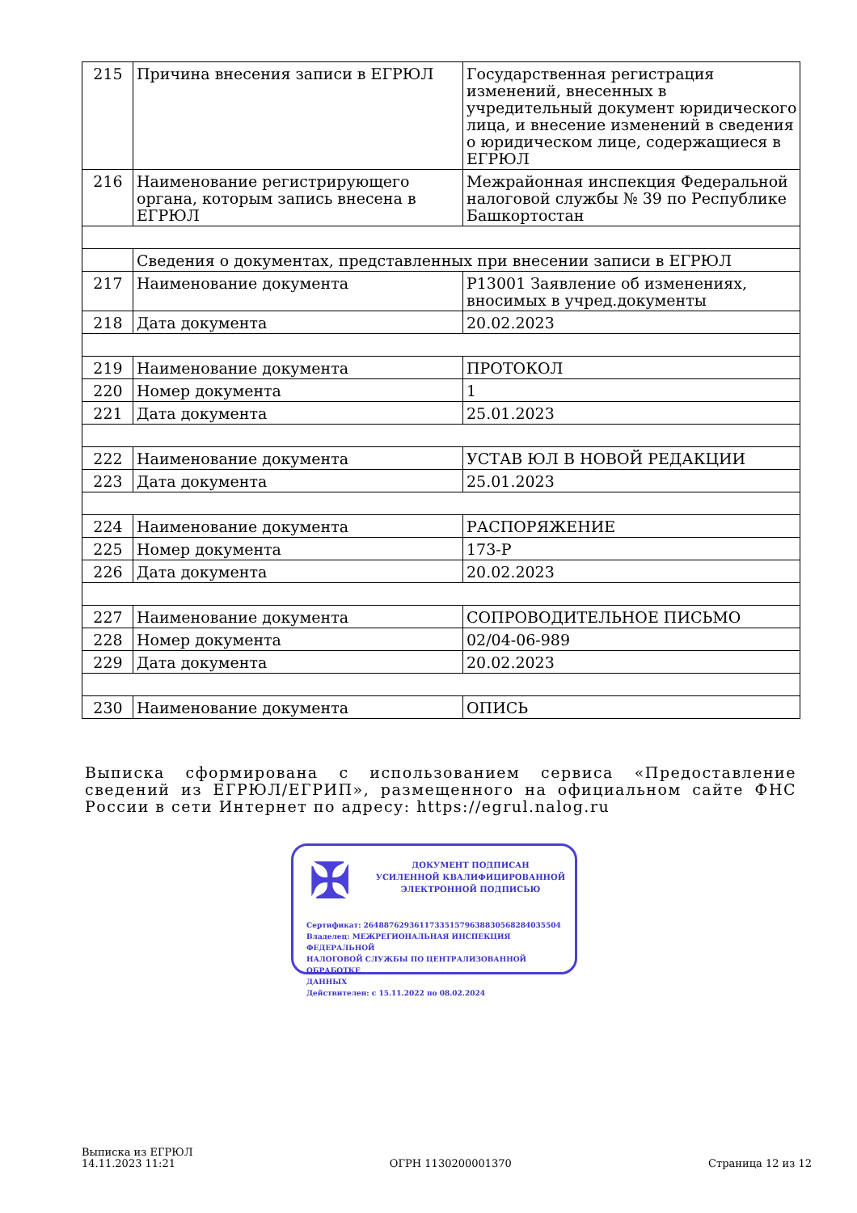| 215 | Причина внесения записи в ЕГРЮЛ | Государственная регистрация изменений, внесенных в учредительный документ юридического лица, и внесение изменений в сведения о юридическом лице, содержащиеся в ЕГРЮЛ |
| 216 | Наименование регистрирующего органа, которым запись внесена в ЕГРЮЛ | Межрайонная инспекция Федеральной налоговой службы № 39 по Республике Башкортостан |
| | Сведения о документах, представленных при внесении записи в ЕГРЮЛ | |
| 217 | Наименование документа | Р13001 Заявление об изменениях, вносимых в учред.документы |
| 218 | Дата документа | 20.02.2023 |
| 219 | Наименование документа | ПРОТОКОЛ |
| 220 | Номер документа | 1 |
| 221 | Дата документа | 25.01.2023 |
| 222 | Наименование документа | УСТАВ ЮЛ В НОВОЙ РЕДАКЦИИ |
| 223 | Дата документа | 25.01.2023 |
| 224 | Наименование документа | РАСПОРЯЖЕНИЕ |
| 225 | Номер документа | 173-Р |
| 226 | Дата документа | 20.02.2023 |
| 227 | Наименование документа | СОПРОВОДИТЕЛЬНОЕ ПИСЬМО |
| 228 | Номер документа | 02/04-06-989 |
| 229 | Дата документа | 20.02.2023 |
| 230 | Наименование документа | ОПИСЬ |
Выписка сформирована с использованием сервиса «Предоставление сведений из ЕГРЮЛ/ЕГРИП», размещенного на официальном сайте ФНС России в сети Интернет по адресу: https://egrul.nalog.ru
✠
ДОКУМЕНТ ПОДПИСАН
УСИЛЕННОЙ КВАЛИФИЦИРОВАННОЙ
ЭЛЕКТРОННОЙ ПОДПИСЬЮ
Сертификат: 264887629361173351579638830568284035504
Владелец: МЕЖРЕГИОНАЛЬНАЯ ИНСПЕКЦИЯ ФЕДЕРАЛЬНОЙ
НАЛОГОВОЙ СЛУЖБЫ ПО ЦЕНТРАЛИЗОВАННОЙ ОБРАБОТКЕ
ДАННЫХ
Действителен: с 15.11.2022 по 08.02.2024
Выписка из ЕГРЮЛ
14.11.2023 11:21
ОГРН 1130200001370
Страница 12 из 12